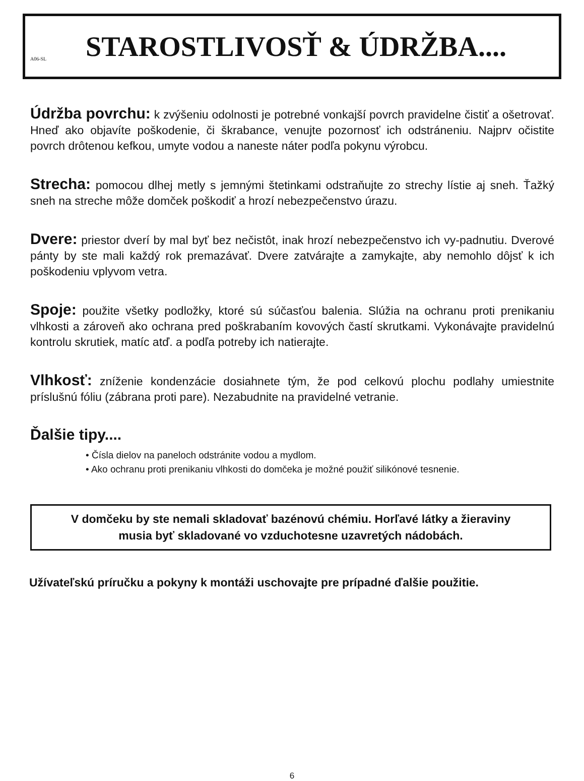A06-SL
STAROSTLIVOSŤ & ÚDRŽBA....
Údržba povrchu: k zvýšeniu odolnosti je potrebné vonkajší povrch pravidelne čistiť a ošetrovať. Hneď ako objavíte poškodenie, či škrabance, venujte pozornosť ich odstráneniu. Najprv očistite povrch drôtenou kefkou, umyte vodou a naneste náter podľa pokynu výrobcu.
Strecha: pomocou dlhej metly s jemnými štetinkami odstraňujte zo strechy lístie aj sneh. Ťažký sneh na streche môže domček poškodiť a hrozí nebezpečenstvo úrazu.
Dvere: priestor dverí by mal byť bez nečistôt, inak hrozí nebezpečenstvo ich vy-padnutiu. Dverové pánty by ste mali každý rok premazávať. Dvere zatvárajte a zamykajte, aby nemohlo dôjsť k ich poškodeniu vplyvom vetra.
Spoje: použite všetky podložky, ktoré sú súčasťou balenia. Slúžia na ochranu proti prenikaniu vlhkosti a zároveň ako ochrana pred poškrabaním kovových častí skrutkami. Vykonávajte pravidelnú kontrolu skrutiek, matíc atď. a podľa potreby ich natierajte.
Vlhkosť: zníženie kondenzácie dosiahnete tým, že pod celkovú plochu podlahy umiestnite príslušnú fóliu (zábrana proti pare). Nezabudnite na pravidelné vetranie.
Ďalšie tipy....
• Čísla dielov na paneloch odstránite vodou a mydlom.
• Ako ochranu proti prenikaniu vlhkosti do domčeka je možné použiť silikónové tesnenie.
V domčeku by ste nemali skladovať bazénovú chémiu. Horľavé látky a žieraviny
musia byť skladované vo vzduchotesne uzavretých nádobách.
Užívateľskú príručku a pokyny k montáži uschovajte pre prípadné ďalšie použitie.
6